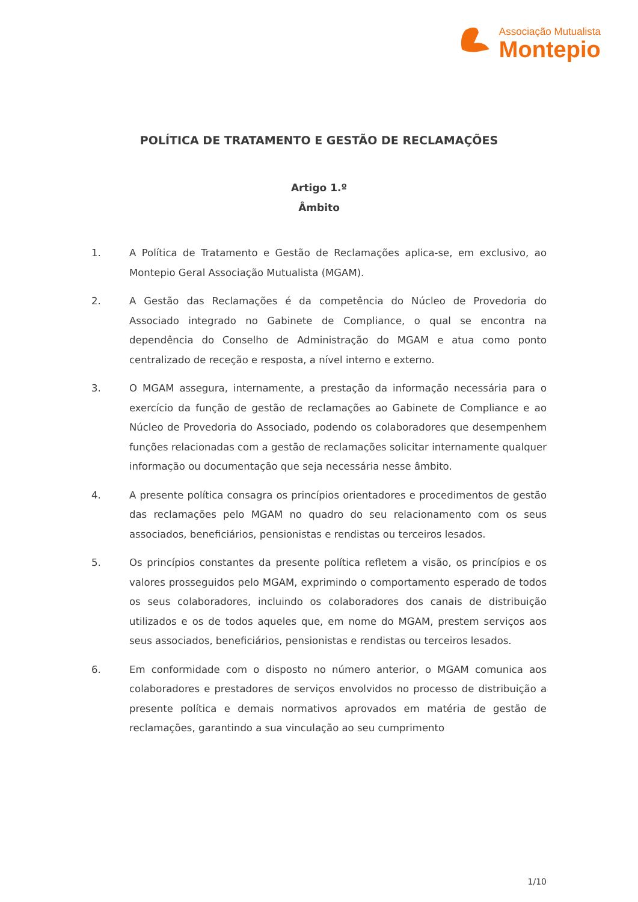Associação Mutualista
Montepio
POLÍTICA DE TRATAMENTO E GESTÃO DE RECLAMAÇÕES
Artigo 1.º
Âmbito
1. A Política de Tratamento e Gestão de Reclamações aplica-se, em exclusivo, ao Montepio Geral Associação Mutualista (MGAM).
2. A Gestão das Reclamações é da competência do Núcleo de Provedoria do Associado integrado no Gabinete de Compliance, o qual se encontra na dependência do Conselho de Administração do MGAM e atua como ponto centralizado de receção e resposta, a nível interno e externo.
3. O MGAM assegura, internamente, a prestação da informação necessária para o exercício da função de gestão de reclamações ao Gabinete de Compliance e ao Núcleo de Provedoria do Associado, podendo os colaboradores que desempenhem funções relacionadas com a gestão de reclamações solicitar internamente qualquer informação ou documentação que seja necessária nesse âmbito.
4. A presente política consagra os princípios orientadores e procedimentos de gestão das reclamações pelo MGAM no quadro do seu relacionamento com os seus associados, beneficiários, pensionistas e rendistas ou terceiros lesados.
5. Os princípios constantes da presente política refletem a visão, os princípios e os valores prosseguidos pelo MGAM, exprimindo o comportamento esperado de todos os seus colaboradores, incluindo os colaboradores dos canais de distribuição utilizados e os de todos aqueles que, em nome do MGAM, prestem serviços aos seus associados, beneficiários, pensionistas e rendistas ou terceiros lesados.
6. Em conformidade com o disposto no número anterior, o MGAM comunica aos colaboradores e prestadores de serviços envolvidos no processo de distribuição a presente política e demais normativos aprovados em matéria de gestão de reclamações, garantindo a sua vinculação ao seu cumprimento
1/10